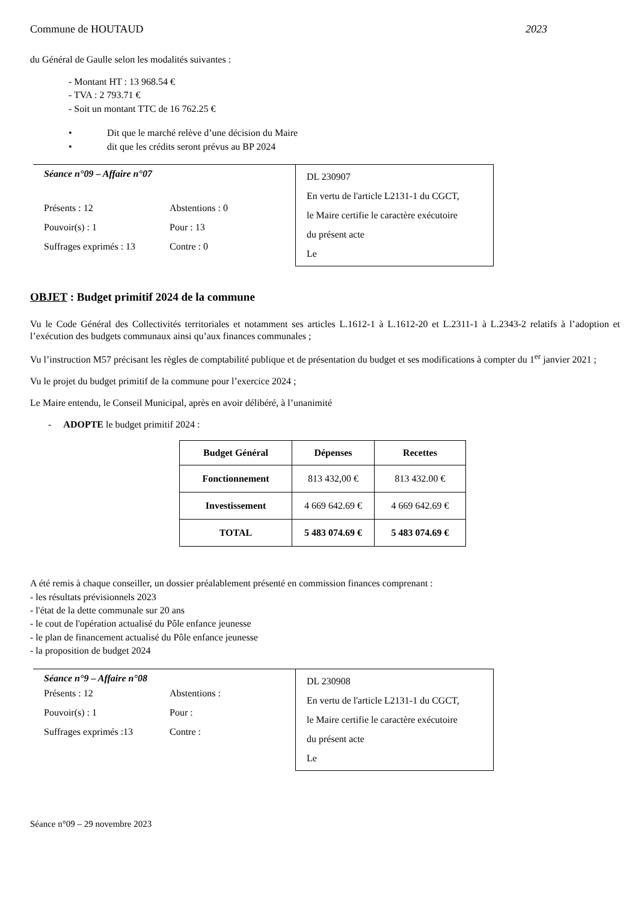Commune de HOUTAUD 2023
du Général de Gaulle selon les modalités suivantes :
- Montant HT : 13 968.54 €
- TVA : 2 793.71 €
- Soit un montant TTC de 16 762.25 €
• Dit que le marché relève d’une décision du Maire
• dit que les crédits seront prévus au BP 2024
Séance n°09 – Affaire n°07
Présents : 12 Abstentions : 0
Pouvoir(s) : 1 Pour : 13
Suffrages exprimés : 13 Contre : 0
DL 230907
En vertu de l'article L2131-1 du CGCT,
le Maire certifie le caractère exécutoire
du présent acte
Le
OBJET : Budget primitif 2024 de la commune
Vu le Code Général des Collectivités territoriales et notamment ses articles L.1612-1 à L.1612-20 et L.2311-1 à L.2343-2 relatifs à l’adoption et l’exécution des budgets communaux ainsi qu’aux finances communales ;
Vu l’instruction M57 précisant les règles de comptabilité publique et de présentation du budget et ses modifications à compter du 1<sup>er</sup> janvier 2021 ;
Vu le projet du budget primitif de la commune pour l’exercice 2024 ;
Le Maire entendu, le Conseil Municipal, après en avoir délibéré, à l’unanimité
- ADOPTE le budget primitif 2024 :
| Budget Général | Dépenses | Recettes |
| --- | --- | --- |
| Fonctionnement | 813 432,00 € | 813 432.00 € |
| Investissement | 4 669 642.69 € | 4 669 642.69 € |
| TOTAL | 5 483 074.69 € | 5 483 074.69 € |
A été remis à chaque conseiller, un dossier préalablement présenté en commission finances comprenant :
- les résultats prévisionnels 2023
- l'état de la dette communale sur 20 ans
- le cout de l'opération actualisé du Pôle enfance jeunesse
- le plan de financement actualisé du Pôle enfance jeunesse
- la proposition de budget 2024
Séance n°9 – Affaire n°08
Présents : 12 Abstentions :
Pouvoir(s) : 1 Pour :
Suffrages exprimés :13 Contre :
DL 230908
En vertu de l'article L2131-1 du CGCT,
le Maire certifie le caractère exécutoire
du présent acte
Le
Séance n°09 – 29 novembre 2023